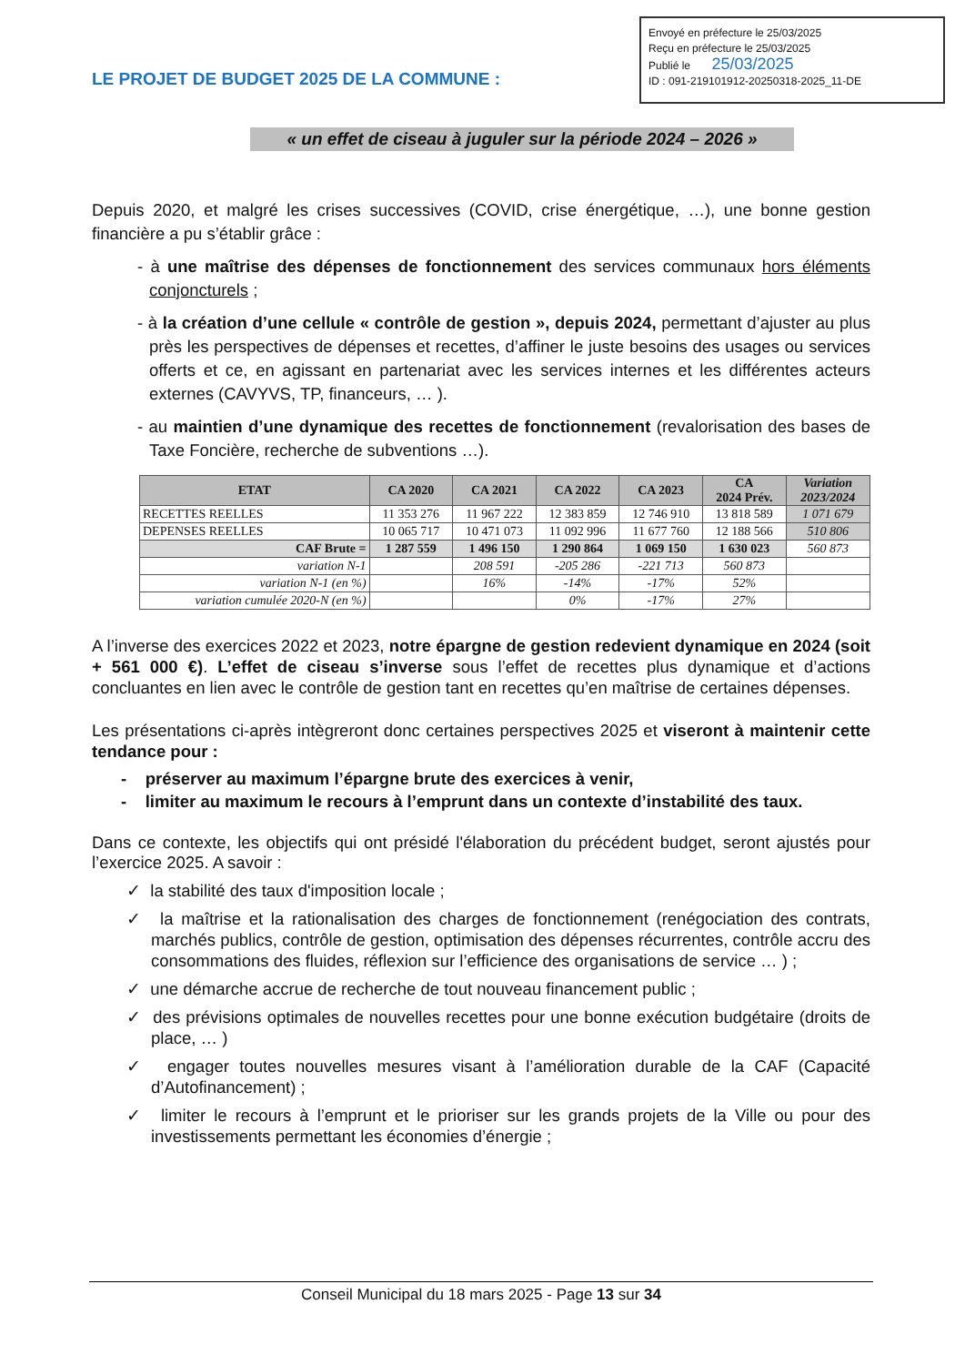Envoyé en préfecture le 25/03/2025
Reçu en préfecture le 25/03/2025
Publié le 25/03/2025
ID : 091-219101912-20250318-2025_11-DE
LE PROJET DE BUDGET 2025 DE LA COMMUNE :
« un effet de ciseau à juguler sur la période 2024 – 2026 »
Depuis 2020, et malgré les crises successives (COVID, crise énergétique, …), une bonne gestion financière a pu s’établir grâce :
- à une maîtrise des dépenses de fonctionnement des services communaux hors éléments conjoncturels ;
- à la création d’une cellule « contrôle de gestion », depuis 2024, permettant d’ajuster au plus près les perspectives de dépenses et recettes, d’affiner le juste besoins des usages ou services offerts et ce, en agissant en partenariat avec les services internes et les différentes acteurs externes (CAVYVS, TP, financeurs, … ).
- au maintien d’une dynamique des recettes de fonctionnement (revalorisation des bases de Taxe Foncière, recherche de subventions …).
| ETAT | CA 2020 | CA 2021 | CA 2022 | CA 2023 | CA 2024 Prév. | Variation 2023/2024 |
| --- | --- | --- | --- | --- | --- | --- |
| RECETTES REELLES | 11 353 276 | 11 967 222 | 12 383 859 | 12 746 910 | 13 818 589 | 1 071 679 |
| DEPENSES REELLES | 10 065 717 | 10 471 073 | 11 092 996 | 11 677 760 | 12 188 566 | 510 806 |
| CAF Brute = | 1 287 559 | 1 496 150 | 1 290 864 | 1 069 150 | 1 630 023 | 560 873 |
| variation N-1 | | 208 591 | -205 286 | -221 713 | 560 873 | |
| variation N-1 (en %) | | 16% | -14% | -17% | 52% | |
| variation cumulée 2020-N (en %) | | | 0% | -17% | 27% | |
A l’inverse des exercices 2022 et 2023, notre épargne de gestion redevient dynamique en 2024 (soit + 561 000 €). L’effet de ciseau s’inverse sous l’effet de recettes plus dynamique et d’actions concluantes en lien avec le contrôle de gestion tant en recettes qu’en maîtrise de certaines dépenses.
Les présentations ci-après intègreront donc certaines perspectives 2025 et viseront à maintenir cette tendance pour :
- préserver au maximum l’épargne brute des exercices à venir,
- limiter au maximum le recours à l’emprunt dans un contexte d’instabilité des taux.
Dans ce contexte, les objectifs qui ont présidé l'élaboration du précédent budget, seront ajustés pour l’exercice 2025. A savoir :
✓ la stabilité des taux d'imposition locale ;
✓ la maîtrise et la rationalisation des charges de fonctionnement (renégociation des contrats, marchés publics, contrôle de gestion, optimisation des dépenses récurrentes, contrôle accru des consommations des fluides, réflexion sur l’efficience des organisations de service … ) ;
✓ une démarche accrue de recherche de tout nouveau financement public ;
✓ des prévisions optimales de nouvelles recettes pour une bonne exécution budgétaire (droits de place, … )
✓ engager toutes nouvelles mesures visant à l’amélioration durable de la CAF (Capacité d’Autofinancement) ;
✓ limiter le recours à l’emprunt et le prioriser sur les grands projets de la Ville ou pour des investissements permettant les économies d’énergie ;
Conseil Municipal du 18 mars 2025 - Page 13 sur 34